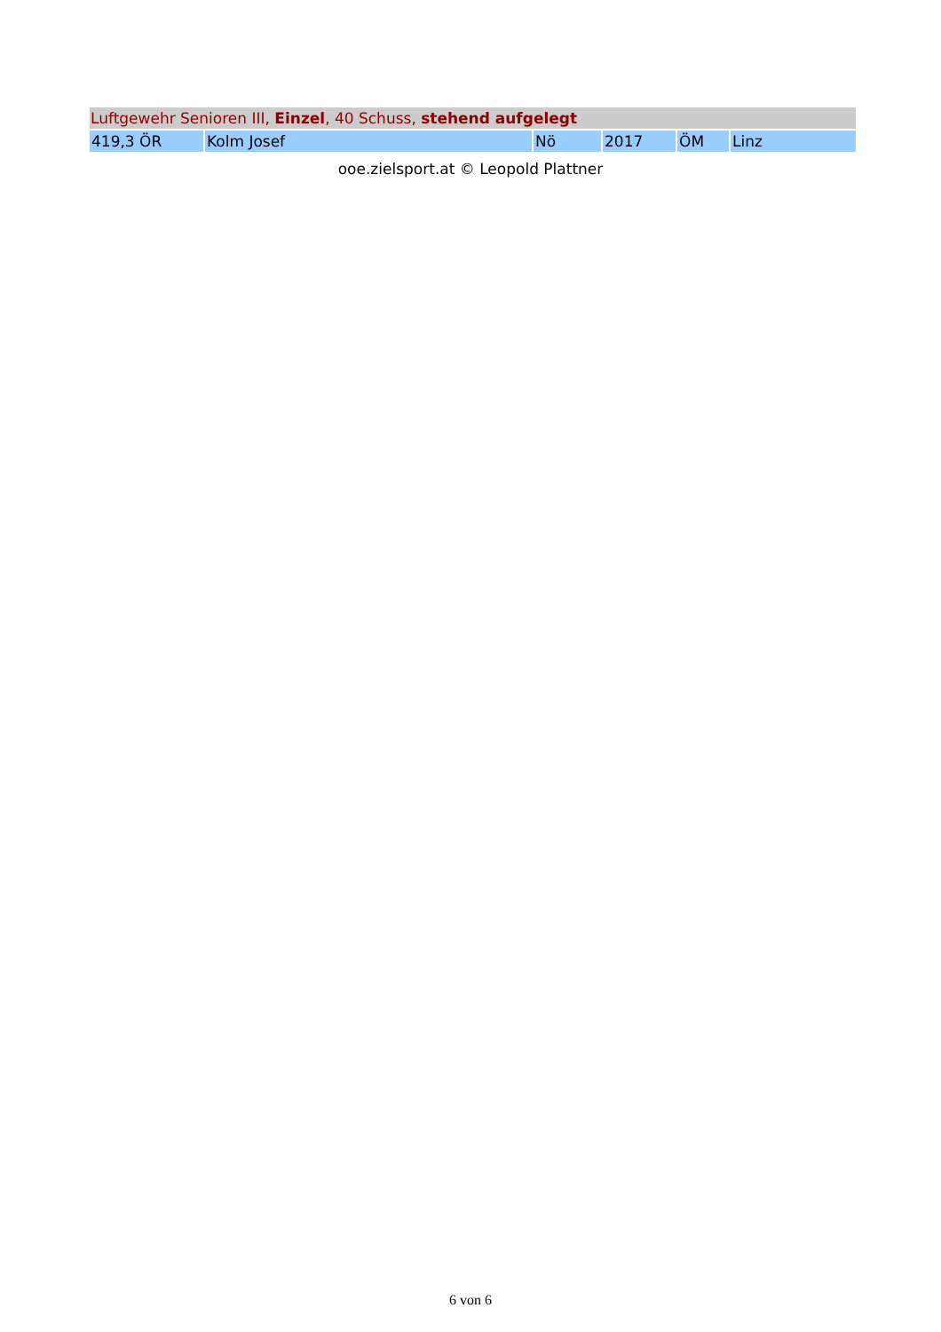| Luftgewehr Senioren III, Einzel , 40 Schuss, stehend aufgelegt | | | | | |
| --- | --- | --- | --- | --- | --- |
| 419,3 ÖR | Kolm Josef | Nö | 2017 | ÖM | Linz |
ooe.zielsport.at © Leopold Plattner
6 von 6